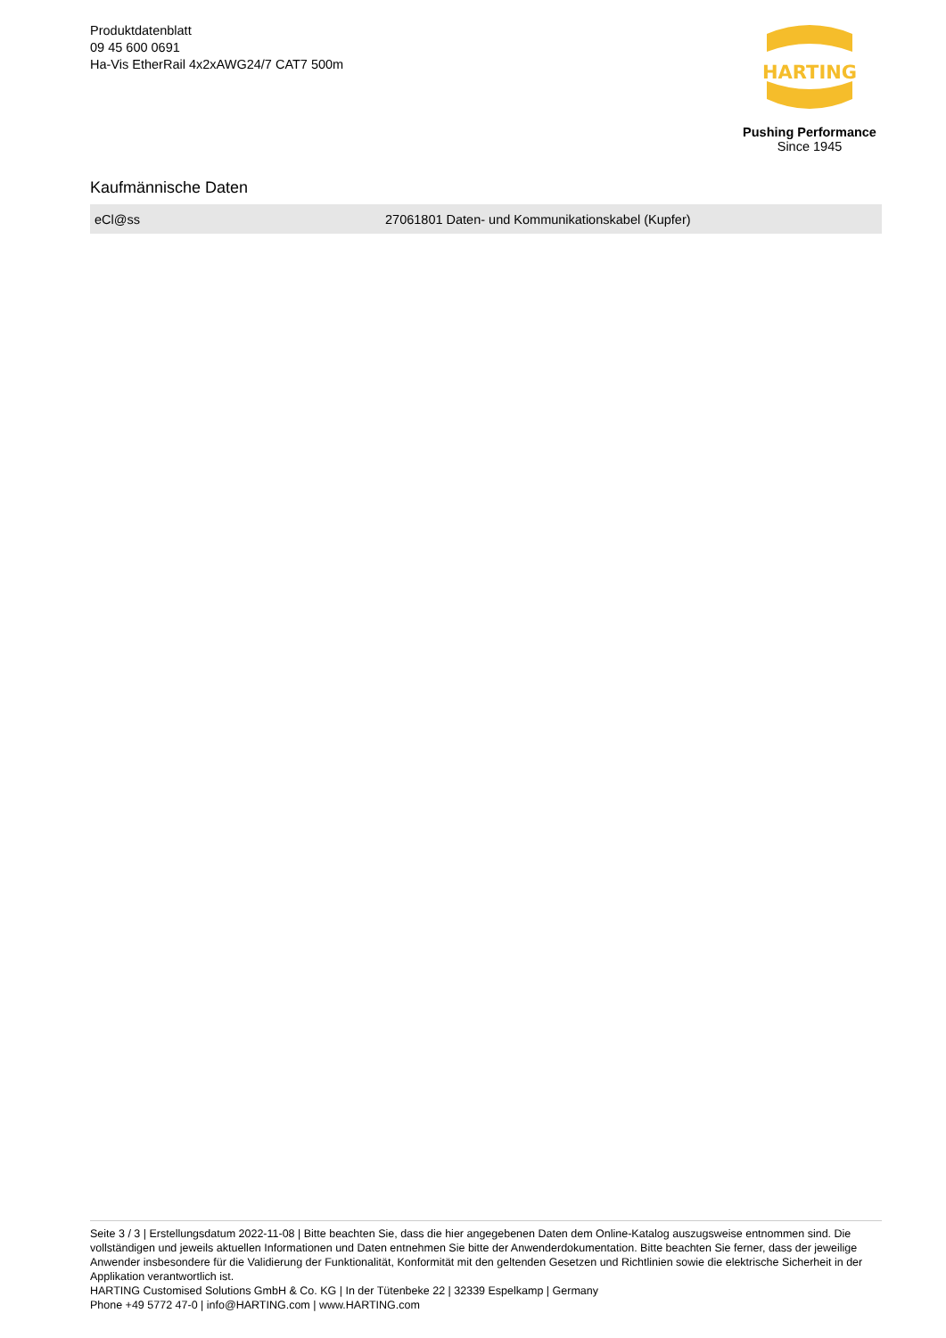Produktdatenblatt
09 45 600 0691
Ha-Vis EtherRail 4x2xAWG24/7 CAT7 500m
HARTING
Pushing Performance
Since 1945
Kaufmännische Daten
| eCl@ss | 27061801 Daten- und Kommunikationskabel (Kupfer) |
Seite 3 / 3 | Erstellungsdatum 2022-11-08 | Bitte beachten Sie, dass die hier angegebenen Daten dem Online-Katalog auszugsweise entnommen sind. Die vollständigen und jeweils aktuellen Informationen und Daten entnehmen Sie bitte der Anwenderdokumentation. Bitte beachten Sie ferner, dass der jeweilige Anwender insbesondere für die Validierung der Funktionalität, Konformität mit den geltenden Gesetzen und Richtlinien sowie die elektrische Sicherheit in der Applikation verantwortlich ist.
HARTING Customised Solutions GmbH & Co. KG | In der Tütenbeke 22 | 32339 Espelkamp | Germany
Phone +49 5772 47-0 | info@HARTING.com | www.HARTING.com